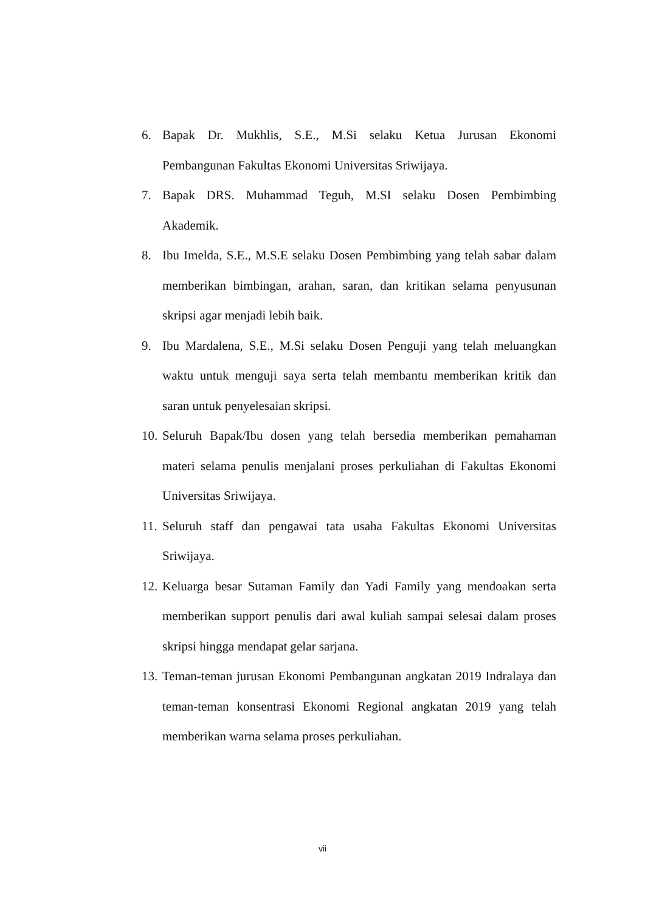6. Bapak Dr. Mukhlis, S.E., M.Si selaku Ketua Jurusan Ekonomi Pembangunan Fakultas Ekonomi Universitas Sriwijaya.
7. Bapak DRS. Muhammad Teguh, M.SI selaku Dosen Pembimbing Akademik.
8. Ibu Imelda, S.E., M.S.E selaku Dosen Pembimbing yang telah sabar dalam memberikan bimbingan, arahan, saran, dan kritikan selama penyusunan skripsi agar menjadi lebih baik.
9. Ibu Mardalena, S.E., M.Si selaku Dosen Penguji yang telah meluangkan waktu untuk menguji saya serta telah membantu memberikan kritik dan saran untuk penyelesaian skripsi.
10. Seluruh Bapak/Ibu dosen yang telah bersedia memberikan pemahaman materi selama penulis menjalani proses perkuliahan di Fakultas Ekonomi Universitas Sriwijaya.
11. Seluruh staff dan pengawai tata usaha Fakultas Ekonomi Universitas Sriwijaya.
12. Keluarga besar Sutaman Family dan Yadi Family yang mendoakan serta memberikan support penulis dari awal kuliah sampai selesai dalam proses skripsi hingga mendapat gelar sarjana.
13. Teman-teman jurusan Ekonomi Pembangunan angkatan 2019 Indralaya dan teman-teman konsentrasi Ekonomi Regional angkatan 2019 yang telah memberikan warna selama proses perkuliahan.
vii